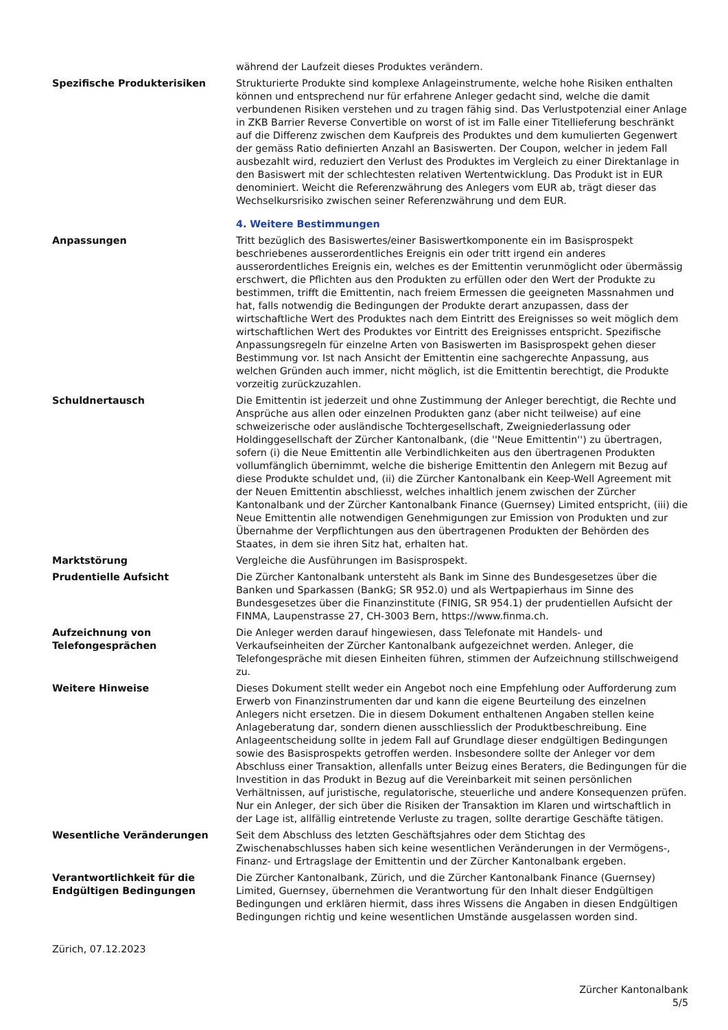während der Laufzeit dieses Produktes verändern.
Spezifische Produkterisiken Strukturierte Produkte sind komplexe Anlageinstrumente, welche hohe Risiken enthalten können und entsprechend nur für erfahrene Anleger gedacht sind, welche die damit verbundenen Risiken verstehen und zu tragen fähig sind. Das Verlustpotenzial einer Anlage in ZKB Barrier Reverse Convertible on worst of ist im Falle einer Titellieferung beschränkt auf die Differenz zwischen dem Kaufpreis des Produktes und dem kumulierten Gegenwert der gemäss Ratio definierten Anzahl an Basiswerten. Der Coupon, welcher in jedem Fall ausbezahlt wird, reduziert den Verlust des Produktes im Vergleich zu einer Direktanlage in den Basiswert mit der schlechtesten relativen Wertentwicklung. Das Produkt ist in EUR denominiert. Weicht die Referenzwährung des Anlegers vom EUR ab, trägt dieser das Wechselkursrisiko zwischen seiner Referenzwährung und dem EUR.
4. Weitere Bestimmungen
Anpassungen Tritt bezüglich des Basiswertes/einer Basiswertkomponente ein im Basisprospekt beschriebenes ausserordentliches Ereignis ein oder tritt irgend ein anderes ausserordentliches Ereignis ein, welches es der Emittentin verunmöglicht oder übermässig erschwert, die Pflichten aus den Produkten zu erfüllen oder den Wert der Produkte zu bestimmen, trifft die Emittentin, nach freiem Ermessen die geeigneten Massnahmen und hat, falls notwendig die Bedingungen der Produkte derart anzupassen, dass der wirtschaftliche Wert des Produktes nach dem Eintritt des Ereignisses so weit möglich dem wirtschaftlichen Wert des Produktes vor Eintritt des Ereignisses entspricht. Spezifische Anpassungsregeln für einzelne Arten von Basiswerten im Basisprospekt gehen dieser Bestimmung vor. Ist nach Ansicht der Emittentin eine sachgerechte Anpassung, aus welchen Gründen auch immer, nicht möglich, ist die Emittentin berechtigt, die Produkte vorzeitig zurückzuzahlen.
Schuldnertausch Die Emittentin ist jederzeit und ohne Zustimmung der Anleger berechtigt, die Rechte und Ansprüche aus allen oder einzelnen Produkten ganz (aber nicht teilweise) auf eine schweizerische oder ausländische Tochtergesellschaft, Zweigniederlassung oder Holdinggesellschaft der Zürcher Kantonalbank, (die ''Neue Emittentin'') zu übertragen, sofern (i) die Neue Emittentin alle Verbindlichkeiten aus den übertragenen Produkten vollumfänglich übernimmt, welche die bisherige Emittentin den Anlegern mit Bezug auf diese Produkte schuldet und, (ii) die Zürcher Kantonalbank ein Keep-Well Agreement mit der Neuen Emittentin abschliesst, welches inhaltlich jenem zwischen der Zürcher Kantonalbank und der Zürcher Kantonalbank Finance (Guernsey) Limited entspricht, (iii) die Neue Emittentin alle notwendigen Genehmigungen zur Emission von Produkten und zur Übernahme der Verpflichtungen aus den übertragenen Produkten der Behörden des Staates, in dem sie ihren Sitz hat, erhalten hat.
Marktstörung Vergleiche die Ausführungen im Basisprospekt.
Prudentielle Aufsicht Die Zürcher Kantonalbank untersteht als Bank im Sinne des Bundesgesetzes über die Banken und Sparkassen (BankG; SR 952.0) und als Wertpapierhaus im Sinne des Bundesgesetzes über die Finanzinstitute (FINIG, SR 954.1) der prudentiellen Aufsicht der FINMA, Laupenstrasse 27, CH-3003 Bern, https://www.finma.ch.
Aufzeichnung von Telefongesprächen
Die Anleger werden darauf hingewiesen, dass Telefonate mit Handels- und Verkaufseinheiten der Zürcher Kantonalbank aufgezeichnet werden. Anleger, die Telefongespräche mit diesen Einheiten führen, stimmen der Aufzeichnung stillschweigend zu.
Weitere Hinweise Dieses Dokument stellt weder ein Angebot noch eine Empfehlung oder Aufforderung zum Erwerb von Finanzinstrumenten dar und kann die eigene Beurteilung des einzelnen Anlegers nicht ersetzen. Die in diesem Dokument enthaltenen Angaben stellen keine Anlageberatung dar, sondern dienen ausschliesslich der Produktbeschreibung. Eine Anlageentscheidung sollte in jedem Fall auf Grundlage dieser endgültigen Bedingungen sowie des Basisprospekts getroffen werden. Insbesondere sollte der Anleger vor dem Abschluss einer Transaktion, allenfalls unter Beizug eines Beraters, die Bedingungen für die Investition in das Produkt in Bezug auf die Vereinbarkeit mit seinen persönlichen Verhältnissen, auf juristische, regulatorische, steuerliche und andere Konsequenzen prüfen. Nur ein Anleger, der sich über die Risiken der Transaktion im Klaren und wirtschaftlich in der Lage ist, allfällig eintretende Verluste zu tragen, sollte derartige Geschäfte tätigen.
Wesentliche Veränderungen Seit dem Abschluss des letzten Geschäftsjahres oder dem Stichtag des Zwischenabschlusses haben sich keine wesentlichen Veränderungen in der Vermögens-, Finanz- und Ertragslage der Emittentin und der Zürcher Kantonalbank ergeben.
Verantwortlichkeit für die Endgültigen Bedingungen
Die Zürcher Kantonalbank, Zürich, und die Zürcher Kantonalbank Finance (Guernsey) Limited, Guernsey, übernehmen die Verantwortung für den Inhalt dieser Endgültigen Bedingungen und erklären hiermit, dass ihres Wissens die Angaben in diesen Endgültigen Bedingungen richtig und keine wesentlichen Umstände ausgelassen worden sind.
Zürich, 07.12.2023
Zürcher Kantonalbank
5/5